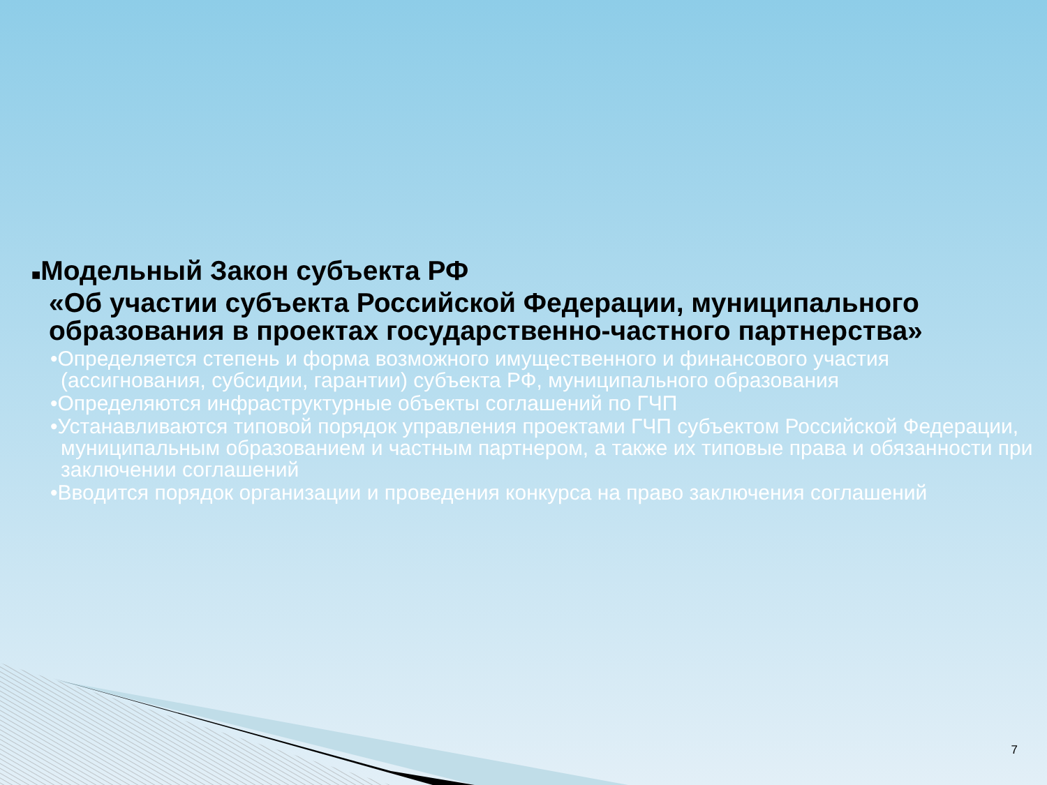■Модельный Закон субъекта РФ
«Об участии субъекта Российской Федерации, муниципального образования в проектах государственно-частного партнерства»
•Определяется степень и форма возможного имущественного и финансового участия (ассигнования, субсидии, гарантии) субъекта РФ, муниципального образования
•Определяются инфраструктурные объекты соглашений по ГЧП
•Устанавливаются типовой порядок управления проектами ГЧП субъектом Российской Федерации, муниципальным образованием и частным партнером, а также их типовые права и обязанности при заключении соглашений
•Вводится порядок организации и проведения конкурса на право заключения соглашений
7